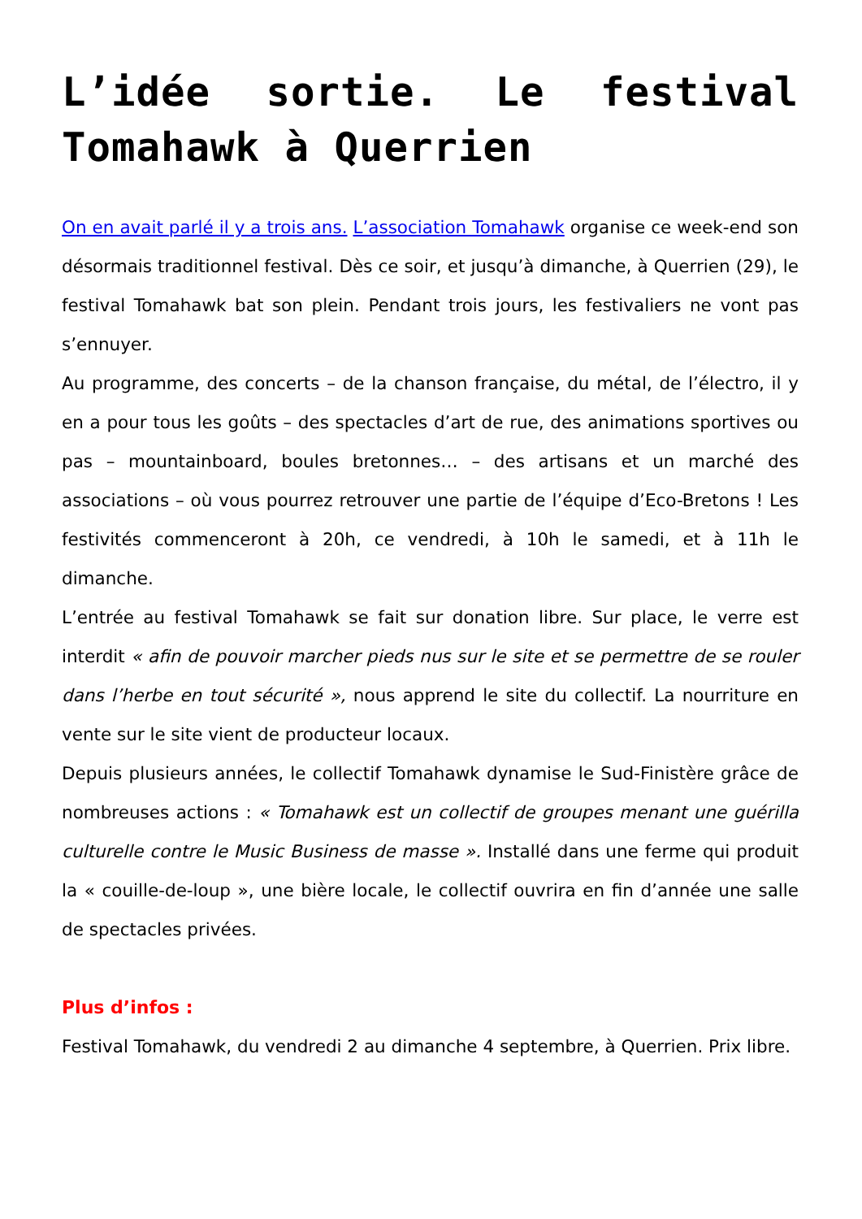L’idée sortie. Le festival Tomahawk à Querrien
On en avait parlé il y a trois ans. L’association Tomahawk organise ce week-end son désormais traditionnel festival. Dès ce soir, et jusqu’à dimanche, à Querrien (29), le festival Tomahawk bat son plein. Pendant trois jours, les festivaliers ne vont pas s’ennuyer.
Au programme, des concerts – de la chanson française, du métal, de l’électro, il y en a pour tous les goûts – des spectacles d’art de rue, des animations sportives ou pas – mountainboard, boules bretonnes… – des artisans et un marché des associations – où vous pourrez retrouver une partie de l’équipe d’Eco-Bretons ! Les festivités commenceront à 20h, ce vendredi, à 10h le samedi, et à 11h le dimanche.
L’entrée au festival Tomahawk se fait sur donation libre. Sur place, le verre est interdit « afin de pouvoir marcher pieds nus sur le site et se permettre de se rouler dans l’herbe en tout sécurité », nous apprend le site du collectif. La nourriture en vente sur le site vient de producteur locaux.
Depuis plusieurs années, le collectif Tomahawk dynamise le Sud-Finistère grâce de nombreuses actions : « Tomahawk est un collectif de groupes menant une guérilla culturelle contre le Music Business de masse ». Installé dans une ferme qui produit la « couille-de-loup », une bière locale, le collectif ouvrira en fin d’année une salle de spectacles privées.
Plus d’infos :
Festival Tomahawk, du vendredi 2 au dimanche 4 septembre, à Querrien. Prix libre.